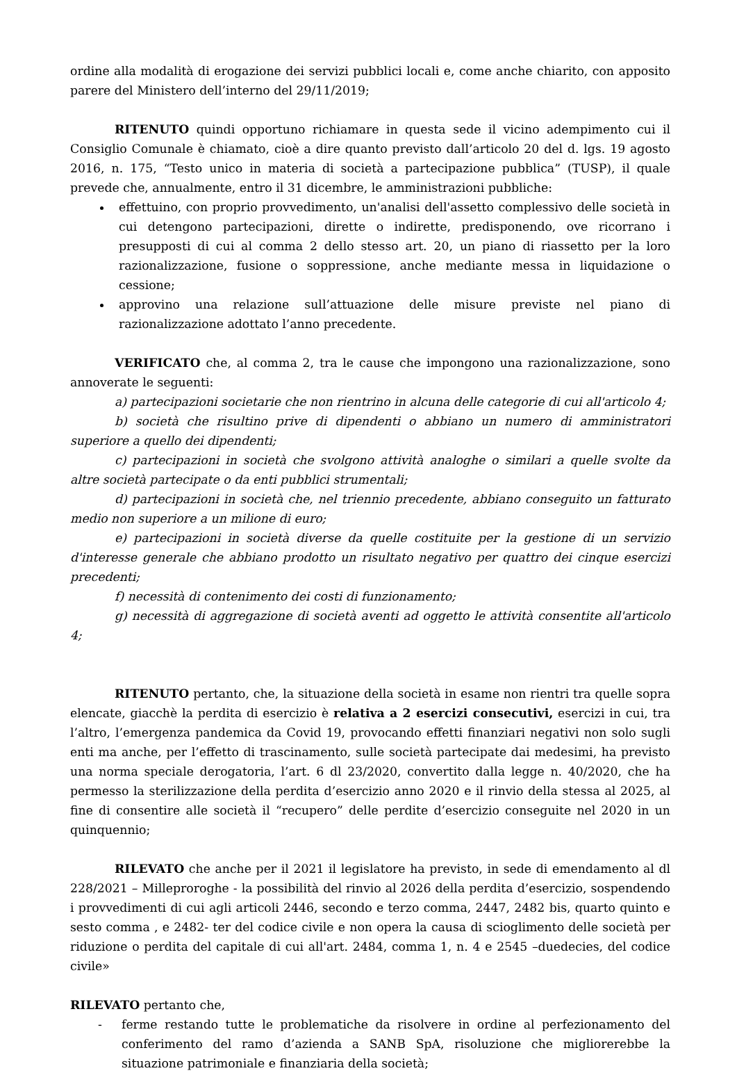ordine alla modalità di erogazione dei servizi pubblici locali e, come anche chiarito, con apposito parere del Ministero dell’interno del 29/11/2019;
RITENUTO quindi opportuno richiamare in questa sede il vicino adempimento cui il Consiglio Comunale è chiamato, cioè a dire quanto previsto dall’articolo 20 del d. lgs. 19 agosto 2016, n. 175, “Testo unico in materia di società a partecipazione pubblica” (TUSP), il quale prevede che, annualmente, entro il 31 dicembre, le amministrazioni pubbliche:
effettuino, con proprio provvedimento, un'analisi dell'assetto complessivo delle società in cui detengono partecipazioni, dirette o indirette, predisponendo, ove ricorrano i presupposti di cui al comma 2 dello stesso art. 20, un piano di riassetto per la loro razionalizzazione, fusione o soppressione, anche mediante messa in liquidazione o cessione;
approvino una relazione sull’attuazione delle misure previste nel piano di razionalizzazione adottato l’anno precedente.
VERIFICATO che, al comma 2, tra le cause che impongono una razionalizzazione, sono annoverate le seguenti:
a) partecipazioni societarie che non rientrino in alcuna delle categorie di cui all'articolo 4;
b) società che risultino prive di dipendenti o abbiano un numero di amministratori superiore a quello dei dipendenti;
c) partecipazioni in società che svolgono attività analoghe o similari a quelle svolte da altre società partecipate o da enti pubblici strumentali;
d) partecipazioni in società che, nel triennio precedente, abbiano conseguito un fatturato medio non superiore a un milione di euro;
e) partecipazioni in società diverse da quelle costituite per la gestione di un servizio d'interesse generale che abbiano prodotto un risultato negativo per quattro dei cinque esercizi precedenti;
f) necessità di contenimento dei costi di funzionamento;
g) necessità di aggregazione di società aventi ad oggetto le attività consentite all'articolo 4;
RITENUTO pertanto, che, la situazione della società in esame non rientri tra quelle sopra elencate, giacchè la perdita di esercizio è relativa a 2 esercizi consecutivi, esercizi in cui, tra l’altro, l’emergenza pandemica da Covid 19, provocando effetti finanziari negativi non solo sugli enti ma anche, per l’effetto di trascinamento, sulle società partecipate dai medesimi, ha previsto una norma speciale derogatoria, l’art. 6 dl 23/2020, convertito dalla legge n. 40/2020, che ha permesso la sterilizzazione della perdita d’esercizio anno 2020 e il rinvio della stessa al 2025, al fine di consentire alle società il “recupero” delle perdite d’esercizio conseguite nel 2020 in un quinquennio;
RILEVATO che anche per il 2021 il legislatore ha previsto, in sede di emendamento al dl 228/2021 – Milleproroghe - la possibilità del rinvio al 2026 della perdita d’esercizio, sospendendo i provvedimenti di cui agli articoli 2446, secondo e terzo comma, 2447, 2482 bis, quarto quinto e sesto comma , e 2482- ter del codice civile e non opera la causa di scioglimento delle società per riduzione o perdita del capitale di cui all'art. 2484, comma 1, n. 4 e 2545 –duedecies, del codice civile»
RILEVATO pertanto che,
- ferme restando tutte le problematiche da risolvere in ordine al perfezionamento del conferimento del ramo d’azienda a SANB SpA, risoluzione che migliorerebbe la situazione patrimoniale e finanziaria della società;